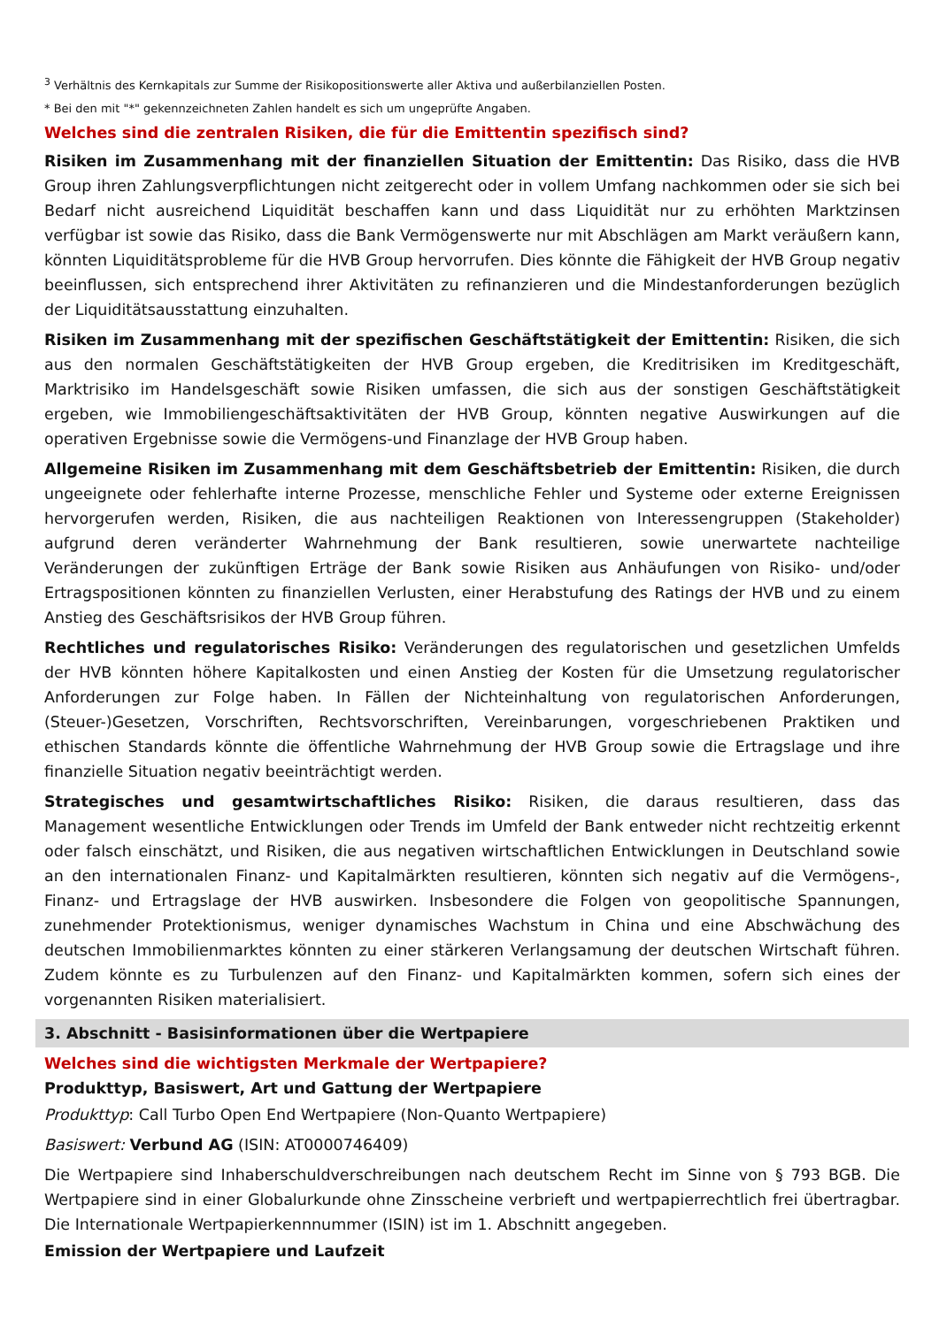<sup>3</sup> Verhältnis des Kernkapitals zur Summe der Risikopositionswerte aller Aktiva und außerbilanziellen Posten.
* Bei den mit "*" gekennzeichneten Zahlen handelt es sich um ungeprüfte Angaben.
Welches sind die zentralen Risiken, die für die Emittentin spezifisch sind?
Risiken im Zusammenhang mit der finanziellen Situation der Emittentin: Das Risiko, dass die HVB Group ihren Zahlungsverpflichtungen nicht zeitgerecht oder in vollem Umfang nachkommen oder sie sich bei Bedarf nicht ausreichend Liquidität beschaffen kann und dass Liquidität nur zu erhöhten Marktzinsen verfügbar ist sowie das Risiko, dass die Bank Vermögenswerte nur mit Abschlägen am Markt veräußern kann, könnten Liquiditätsprobleme für die HVB Group hervorrufen. Dies könnte die Fähigkeit der HVB Group negativ beeinflussen, sich entsprechend ihrer Aktivitäten zu refinanzieren und die Mindestanforderungen bezüglich der Liquiditätsausstattung einzuhalten.
Risiken im Zusammenhang mit der spezifischen Geschäftstätigkeit der Emittentin: Risiken, die sich aus den normalen Geschäftstätigkeiten der HVB Group ergeben, die Kreditrisiken im Kreditgeschäft, Marktrisiko im Handelsgeschäft sowie Risiken umfassen, die sich aus der sonstigen Geschäftstätigkeit ergeben, wie Immobiliengeschäftsaktivitäten der HVB Group, könnten negative Auswirkungen auf die operativen Ergebnisse sowie die Vermögens-und Finanzlage der HVB Group haben.
Allgemeine Risiken im Zusammenhang mit dem Geschäftsbetrieb der Emittentin: Risiken, die durch ungeeignete oder fehlerhafte interne Prozesse, menschliche Fehler und Systeme oder externe Ereignissen hervorgerufen werden, Risiken, die aus nachteiligen Reaktionen von Interessengruppen (Stakeholder) aufgrund deren veränderter Wahrnehmung der Bank resultieren, sowie unerwartete nachteilige Veränderungen der zukünftigen Erträge der Bank sowie Risiken aus Anhäufungen von Risiko- und/oder Ertragspositionen könnten zu finanziellen Verlusten, einer Herabstufung des Ratings der HVB und zu einem Anstieg des Geschäftsrisikos der HVB Group führen.
Rechtliches und regulatorisches Risiko: Veränderungen des regulatorischen und gesetzlichen Umfelds der HVB könnten höhere Kapitalkosten und einen Anstieg der Kosten für die Umsetzung regulatorischer Anforderungen zur Folge haben. In Fällen der Nichteinhaltung von regulatorischen Anforderungen, (Steuer-)Gesetzen, Vorschriften, Rechtsvorschriften, Vereinbarungen, vorgeschriebenen Praktiken und ethischen Standards könnte die öffentliche Wahrnehmung der HVB Group sowie die Ertragslage und ihre finanzielle Situation negativ beeinträchtigt werden.
Strategisches und gesamtwirtschaftliches Risiko: Risiken, die daraus resultieren, dass das Management wesentliche Entwicklungen oder Trends im Umfeld der Bank entweder nicht rechtzeitig erkennt oder falsch einschätzt, und Risiken, die aus negativen wirtschaftlichen Entwicklungen in Deutschland sowie an den internationalen Finanz- und Kapitalmärkten resultieren, könnten sich negativ auf die Vermögens-, Finanz- und Ertragslage der HVB auswirken. Insbesondere die Folgen von geopolitische Spannungen, zunehmender Protektionismus, weniger dynamisches Wachstum in China und eine Abschwächung des deutschen Immobilienmarktes könnten zu einer stärkeren Verlangsamung der deutschen Wirtschaft führen. Zudem könnte es zu Turbulenzen auf den Finanz- und Kapitalmärkten kommen, sofern sich eines der vorgenannten Risiken materialisiert.
3. Abschnitt - Basisinformationen über die Wertpapiere
Welches sind die wichtigsten Merkmale der Wertpapiere?
Produkttyp, Basiswert, Art und Gattung der Wertpapiere
Produkttyp: Call Turbo Open End Wertpapiere (Non-Quanto Wertpapiere)
Basiswert: Verbund AG (ISIN: AT0000746409)
Die Wertpapiere sind Inhaberschuldverschreibungen nach deutschem Recht im Sinne von § 793 BGB. Die Wertpapiere sind in einer Globalurkunde ohne Zinsscheine verbrieft und wertpapierrechtlich frei übertragbar. Die Internationale Wertpapierkennnummer (ISIN) ist im 1. Abschnitt angegeben.
Emission der Wertpapiere und Laufzeit